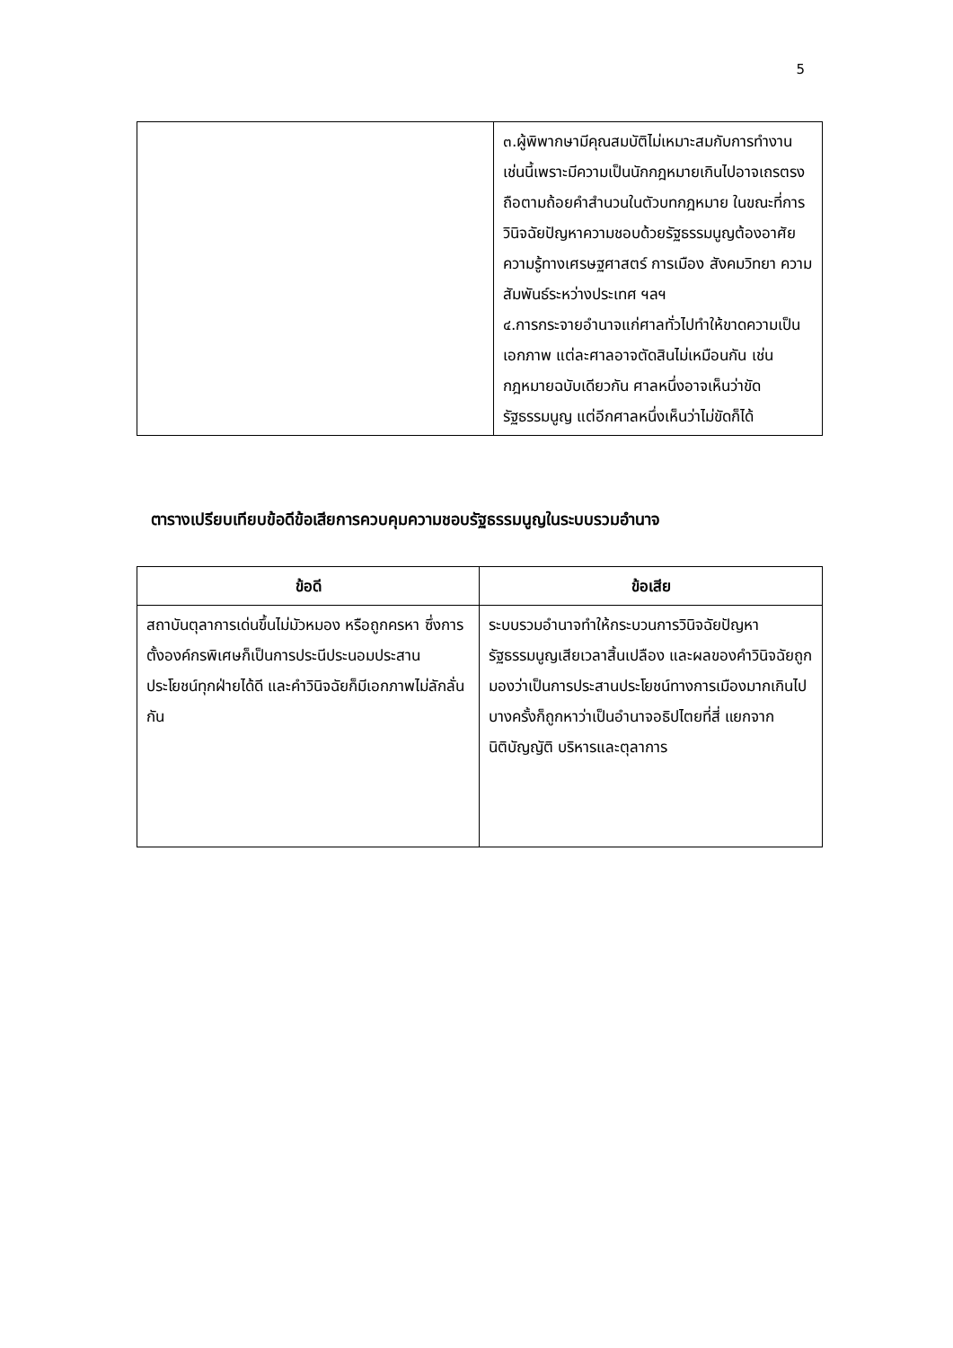5
| | ๓.ผู้พิพากษามีคุณสมบัติไม่เหมาะสมกับการทำงานเช่นนี้เพราะมีความเป็นนักกฎหมายเกินไปอาจเถรตรงถือตามถ้อยคำสำนวนในตัวบทกฎหมาย ในขณะที่การวินิจฉัยปัญหาความชอบด้วยรัฐธรรมนูญต้องอาศัยความรู้ทางเศรษฐศาสตร์ การเมือง สังคมวิทยา ความสัมพันธ์ระหว่างประเทศ ฯลฯ ๔.การกระจายอำนาจแก่ศาลทั่วไปทำให้ขาดความเป็นเอกภาพ แต่ละศาลอาจตัดสินไม่เหมือนกัน เช่นกฎหมายฉบับเดียวกัน ศาลหนึ่งอาจเห็นว่าขัดรัฐธรรมนูญ แต่อีกศาลหนึ่งเห็นว่าไม่ขัดก็ได้ |
ตารางเปรียบเทียบข้อดีข้อเสียการควบคุมความชอบรัฐธรรมนูญในระบบรวมอำนาจ
| ข้อดี | ข้อเสีย |
| --- | --- |
| สถาบันตุลาการเด่นขึ้นไม่มัวหมอง หรือถูกครหา ซึ่งการตั้งองค์กรพิเศษก็เป็นการประนีประนอมประสานประโยชน์ทุกฝ่ายได้ดี และคำวินิจฉัยก็มีเอกภาพไม่ลักลั่นกัน | ระบบรวมอำนาจทำให้กระบวนการวินิจฉัยปัญหารัฐธรรมนูญเสียเวลาสิ้นเปลือง และผลของคำวินิจฉัยถูกมองว่าเป็นการประสานประโยชน์ทางการเมืองมากเกินไป บางครั้งก็ถูกหาว่าเป็นอำนาจอธิปไตยที่สี่ แยกจากนิติบัญญัติ บริหารและตุลาการ |